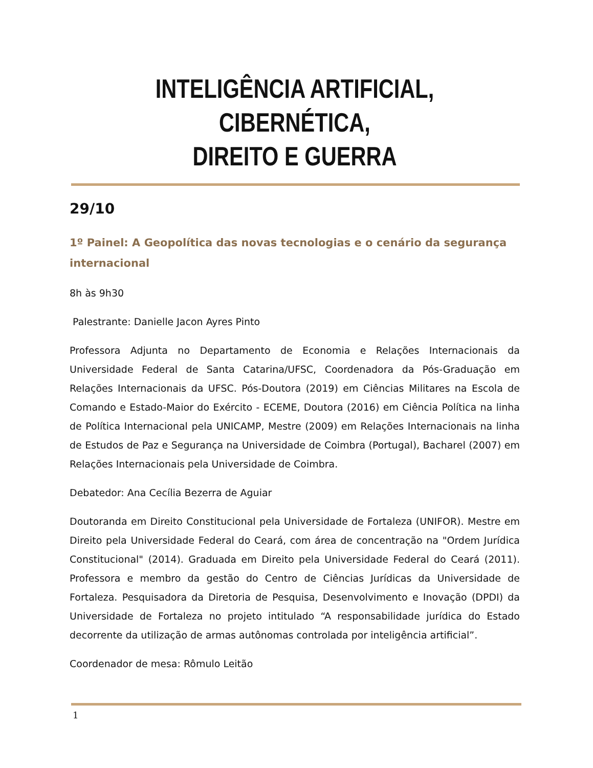INTELIGÊNCIA ARTIFICIAL, CIBERNÉTICA,
DIREITO E GUERRA
29/10
1º Painel: A Geopolítica das novas tecnologias e o cenário da segurança internacional
8h às 9h30
Palestrante: Danielle Jacon Ayres Pinto
Professora Adjunta no Departamento de Economia e Relações Internacionais da Universidade Federal de Santa Catarina/UFSC, Coordenadora da Pós-Graduação em Relações Internacionais da UFSC. Pós-Doutora (2019) em Ciências Militares na Escola de Comando e Estado-Maior do Exército - ECEME, Doutora (2016) em Ciência Política na linha de Política Internacional pela UNICAMP, Mestre (2009) em Relações Internacionais na linha de Estudos de Paz e Segurança na Universidade de Coimbra (Portugal), Bacharel (2007) em Relações Internacionais pela Universidade de Coimbra.
Debatedor: Ana Cecília Bezerra de Aguiar
Doutoranda em Direito Constitucional pela Universidade de Fortaleza (UNIFOR). Mestre em Direito pela Universidade Federal do Ceará, com área de concentração na "Ordem Jurídica Constitucional" (2014). Graduada em Direito pela Universidade Federal do Ceará (2011). Professora e membro da gestão do Centro de Ciências Jurídicas da Universidade de Fortaleza. Pesquisadora da Diretoria de Pesquisa, Desenvolvimento e Inovação (DPDI) da Universidade de Fortaleza no projeto intitulado “A responsabilidade jurídica do Estado decorrente da utilização de armas autônomas controlada por inteligência artificial”.
Coordenador de mesa: Rômulo Leitão
1